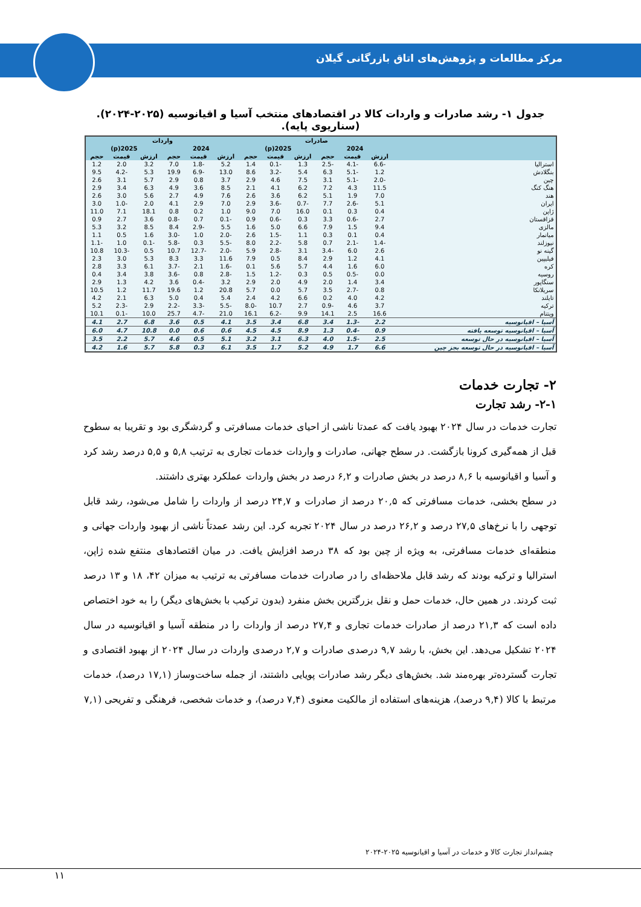مرکز مطالعات و پژوهش‌های اتاق بازرگانی گیلان
جدول ۱- رشد صادرات و واردات کالا در اقتصادهای منتخب آسیا و اقیانوسیه (۲۰۲۵-۲۰۲۴).
(سناریوی پایه).
| | صادرات | | | | | | واردات | | | | | |
| --- | --- | --- | --- | --- | --- | --- | --- | --- | --- | --- | --- | --- |
| | 2024 | | | 2025(p) | | | 2024 | | | 2025(p) | | |
| | ارزش | قیمت | حجم | ارزش | قیمت | حجم | ارزش | قیمت | حجم | ارزش | قیمت | حجم |
| استرالیا | -6.6 | -4.1 | -2.5 | 1.3 | -0.1 | 1.4 | 5.2 | -1.8 | 7.0 | 3.2 | 2.0 | 1.2 |
| بنگلادش | 1.2 | -5.1 | 6.3 | 5.4 | -3.2 | 8.6 | 13.0 | -6.9 | 19.9 | 5.3 | -4.2 | 9.5 |
| چین | -2.0 | -5.1 | 3.1 | 7.5 | 4.6 | 2.9 | 3.7 | 0.8 | 2.9 | 5.7 | 3.1 | 2.6 |
| هنگ کنگ | 11.5 | 4.3 | 7.2 | 6.2 | 4.1 | 2.1 | 8.5 | 3.6 | 4.9 | 6.3 | 3.4 | 2.9 |
| هند | 7.0 | 1.9 | 5.1 | 6.2 | 3.6 | 2.6 | 7.6 | 4.9 | 2.7 | 5.6 | 3.0 | 2.6 |
| ایران | 5.1 | -2.6 | 7.7 | -0.7 | -3.6 | 2.9 | 7.0 | 2.9 | 4.1 | 2.0 | -1.0 | 3.0 |
| ژاپن | 0.4 | 0.3 | 0.1 | 16.0 | 7.0 | 9.0 | 1.0 | 0.2 | 0.8 | 18.1 | 7.1 | 11.0 |
| قزاقستان | 2.7 | -0.6 | 3.3 | 0.3 | -0.6 | 0.9 | -0.1 | 0.7 | -0.8 | 3.6 | 2.7 | 0.9 |
| مالزی | 9.4 | 1.5 | 7.9 | 6.6 | 5.0 | 1.6 | 5.5 | -2.9 | 8.4 | 8.5 | 3.2 | 5.3 |
| میانمار | 0.4 | 0.1 | 0.3 | 1.1 | -1.5 | 2.6 | -2.0 | 1.0 | -3.0 | 1.6 | 0.5 | 1.1 |
| نیوزلند | -1.4 | -2.1 | 0.7 | 5.8 | -2.2 | 8.0 | -5.5 | 0.3 | -5.8 | -0.1 | 1.0 | -1.1 |
| گینه نو | 2.6 | 6.0 | -3.4 | 3.1 | -2.8 | 5.9 | -2.0 | -12.7 | 10.7 | 0.5 | -10.3 | 10.8 |
| فیلیپین | 4.1 | 1.2 | 2.9 | 8.4 | 0.5 | 7.9 | 11.6 | 3.3 | 8.3 | 5.3 | 3.0 | 2.3 |
| کره | 6.0 | 1.6 | 4.4 | 5.7 | 5.6 | 0.1 | -1.6 | 2.1 | -3.7 | 6.1 | 3.3 | 2.8 |
| روسیه | 0.0 | -0.5 | 0.5 | 0.3 | -1.2 | 1.5 | -2.8 | 0.8 | -3.6 | 3.8 | 3.4 | 0.4 |
| سنگاپور | 3.4 | 1.4 | 2.0 | 4.9 | 2.0 | 2.9 | 3.2 | -0.4 | 3.6 | 4.2 | 1.3 | 2.9 |
| سریلانکا | 0.8 | -2.7 | 3.5 | 5.7 | 0.0 | 5.7 | 20.8 | 1.2 | 19.6 | 11.7 | 1.2 | 10.5 |
| تایلند | 4.2 | 4.0 | 0.2 | 6.6 | 4.2 | 2.4 | 5.4 | 0.4 | 5.0 | 6.3 | 2.1 | 4.2 |
| ترکیه | 3.7 | 4.6 | -0.9 | 2.7 | 10.7 | -8.0 | -5.5 | -3.3 | -2.2 | 2.9 | -2.3 | 5.2 |
| ویتنام | 16.6 | 2.5 | 14.1 | 9.9 | -6.2 | 16.1 | 21.0 | -4.7 | 25.7 | 10.0 | -0.1 | 10.1 |
| آسیا – اقیانوسیه | 2.2 | -1.3 | 3.4 | 6.8 | 3.4 | 3.5 | 4.1 | 0.5 | 3.6 | 6.8 | 2.7 | 4.1 |
| آسیا – اقیانوسیه توسعه یافته | 0.9 | -0.4 | 1.3 | 8.9 | 4.5 | 4.5 | 0.6 | 0.6 | 0.0 | 10.8 | 4.7 | 6.0 |
| آسیا – اقیانوسیه در حال توسعه | 2.5 | -1.5 | 4.0 | 6.3 | 3.1 | 3.2 | 5.1 | 0.5 | 4.6 | 5.7 | 2.2 | 3.5 |
| آسیا – اقیانوسیه در حال توسعه بجز چین | 6.6 | 1.7 | 4.9 | 5.2 | 1.7 | 3.5 | 6.1 | 0.3 | 5.8 | 5.7 | 1.6 | 4.2 |
۲- تجارت خدمات
۲-۱- رشد تجارت
تجارت خدمات در سال ۲۰۲۴ بهبود یافت که عمدتا ناشی از احیای خدمات مسافرتی و گردشگری بود و تقریبا به سطوح قبل از همه‌گیری کرونا بازگشت. در سطح جهانی، صادرات و واردات خدمات تجاری به ترتیب ۵,۸ و ۵,۵ درصد رشد کرد و آسیا و اقیانوسیه با ۸,۶ درصد در بخش صادرات و ۶,۲ درصد در بخش واردات عملکرد بهتری داشتند.
در سطح بخشی، خدمات مسافرتی که ۲۰,۵ درصد از صادرات و ۲۴,۷ درصد از واردات را شامل می‌شود، رشد قابل توجهی را با نرخ‌های ۲۷,۵ درصد و ۲۶,۲ درصد در سال ۲۰۲۴ تجربه کرد. این رشد عمدتاً ناشی از بهبود واردات جهانی و منطقه‌ای خدمات مسافرتی، به ویژه از چین بود که ۳۸ درصد افزایش یافت. در میان اقتصادهای منتفع شده ژاپن، استرالیا و ترکیه بودند که رشد قابل ملاحظه‌ای را در صادرات خدمات مسافرتی به ترتیب به میزان ۴۲، ۱۸ و ۱۳ درصد ثبت کردند. در همین حال، خدمات حمل و نقل بزرگترین بخش منفرد (بدون ترکیب با بخش‌های دیگر) را به خود اختصاص داده است که ۲۱,۳ درصد از صادرات خدمات تجاری و ۲۷,۴ درصد از واردات را در منطقه آسیا و اقیانوسیه در سال ۲۰۲۴ تشکیل می‌دهد. این بخش، با رشد ۹,۷ درصدی صادرات و ۲,۷ درصدی واردات در سال ۲۰۲۴ از بهبود اقتصادی و تجارت گسترده‌تر بهره‌مند شد. بخش‌های دیگر رشد صادرات پویایی داشتند، از جمله ساخت‌وساز (۱۷,۱ درصد)، خدمات مرتبط با کالا (۹,۴ درصد)، هزینه‌های استفاده از مالکیت معنوی (۷,۴ درصد)، و خدمات شخصی، فرهنگی و تفریحی (۷,۱
چشم‌انداز تجارت کالا و خدمات در آسیا و اقیانوسیه ۲۰۲۵-۲۰۲۴
۱۱